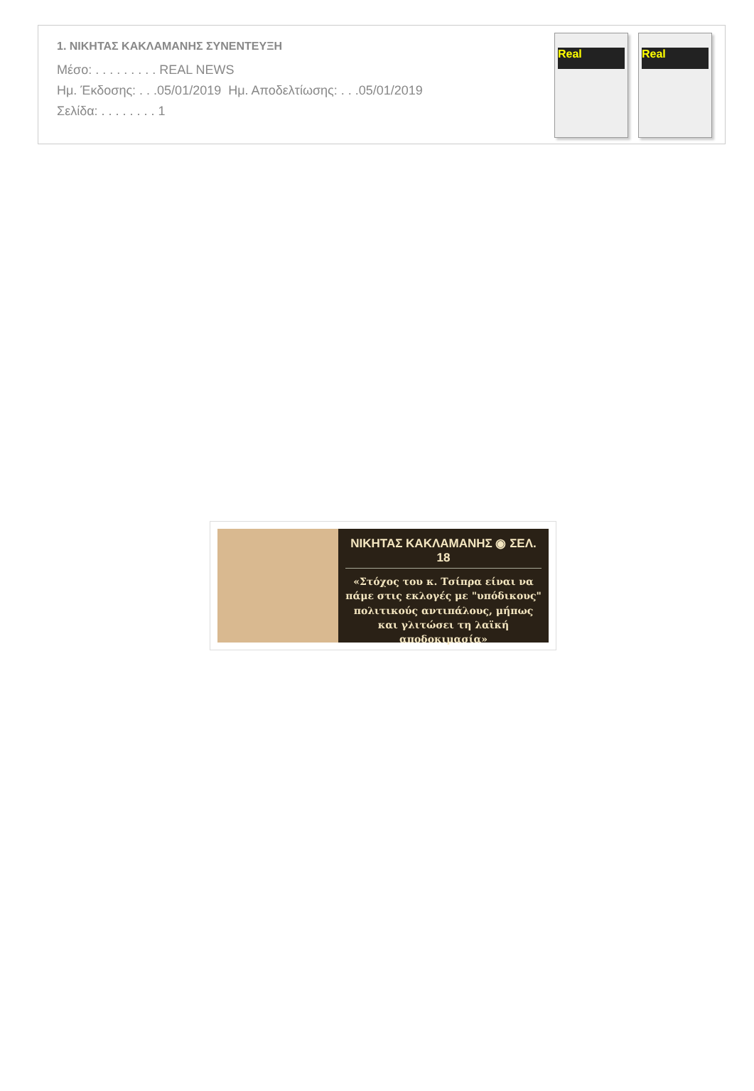1. ΝΙΚΗΤΑΣ ΚΑΚΛΑΜΑΝΗΣ ΣΥΝΕΝΤΕΥΞΗ
Μέσο: . . . . . . . . . REAL NEWS
Ημ. Έκδοσης: . . .05/01/2019 Ημ. Αποδελτίωσης: . . .05/01/2019
Σελίδα: . . . . . . . . 1
Real Real
ΝΙΚΗΤΑΣ ΚΑΚΛΑΜΑΝΗΣ ◉ ΣΕΛ. 18
«Στόχος του κ. Τσίπρα είναι να πάμε στις εκλογές με "υπόδικους" πολιτικούς αντιπάλους, μήπως και γλιτώσει τη λαϊκή αποδοκιμασία»